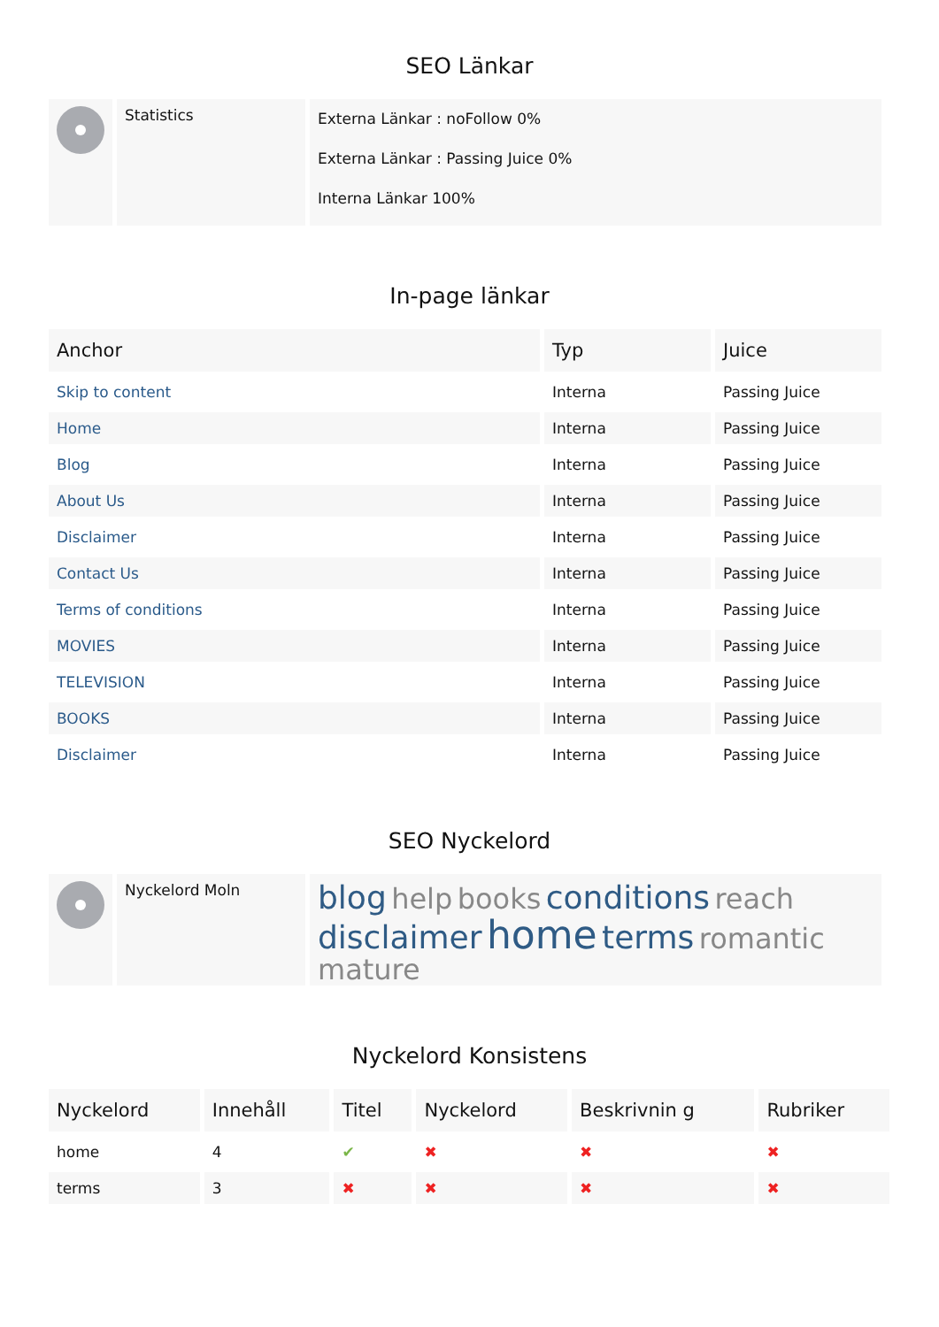SEO Länkar
| | Statistics | Externa Länkar : noFollow 0% Externa Länkar : Passing Juice 0% Interna Länkar 100% |
In-page länkar
| Anchor | Typ | Juice |
| --- | --- | --- |
| Skip to content | Interna | Passing Juice |
| Home | Interna | Passing Juice |
| Blog | Interna | Passing Juice |
| About Us | Interna | Passing Juice |
| Disclaimer | Interna | Passing Juice |
| Contact Us | Interna | Passing Juice |
| Terms of conditions | Interna | Passing Juice |
| MOVIES | Interna | Passing Juice |
| TELEVISION | Interna | Passing Juice |
| BOOKS | Interna | Passing Juice |
| Disclaimer | Interna | Passing Juice |
SEO Nyckelord
| | Nyckelord Moln | blog help books conditions reach disclaimer home terms romantic mature |
Nyckelord Konsistens
| Nyckelord | Innehåll | Titel | Nyckelord | Beskrivnin g | Rubriker |
| --- | --- | --- | --- | --- | --- |
| home | 4 | ✔ | ✖ | ✖ | ✖ |
| terms | 3 | ✖ | ✖ | ✖ | ✖ |